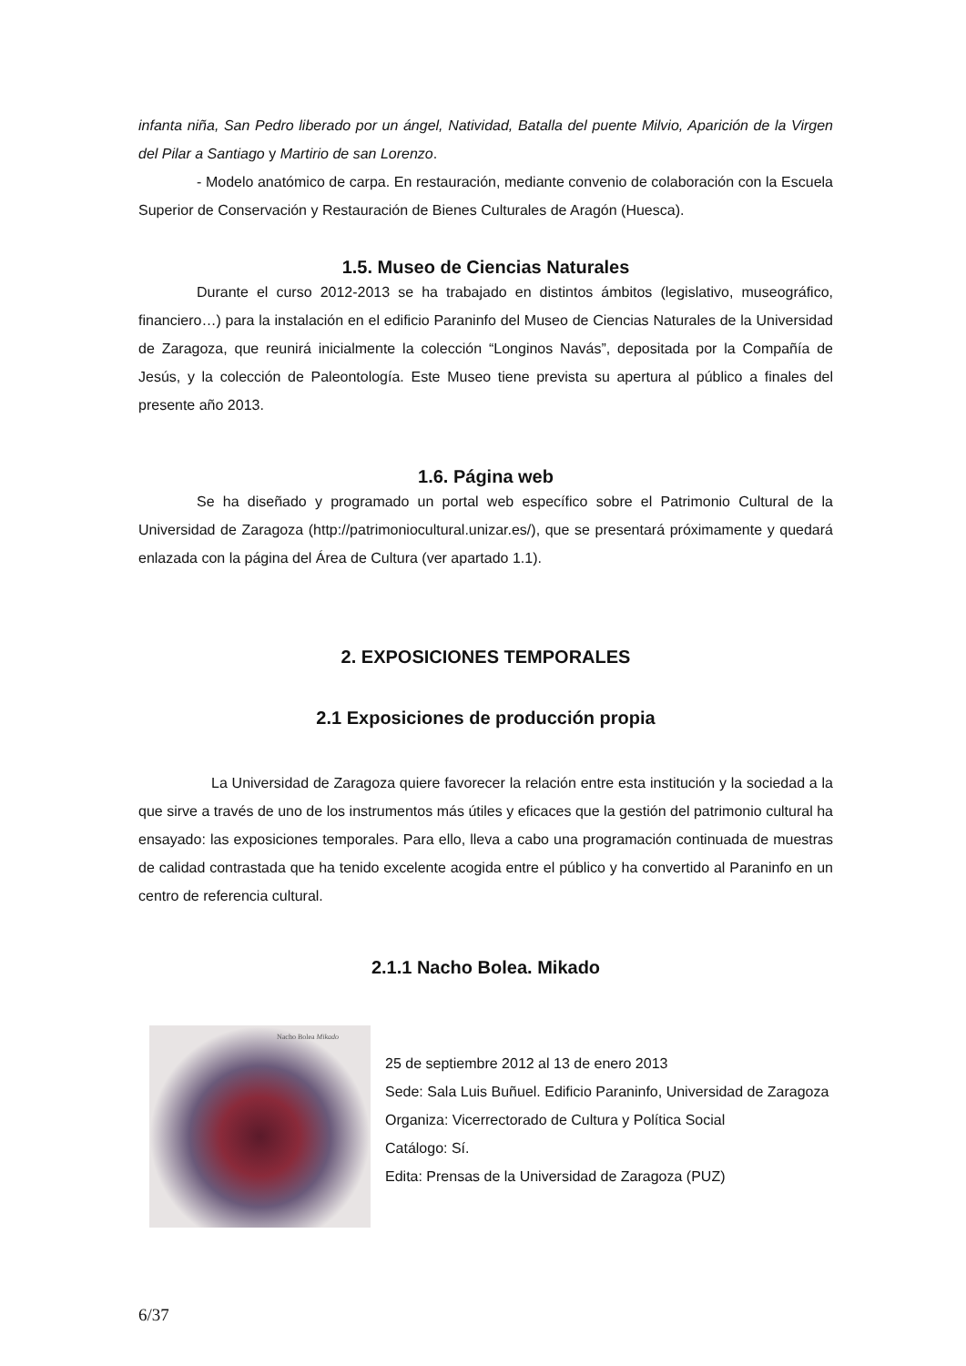infanta niña, San Pedro liberado por un ángel, Natividad, Batalla del puente Milvio, Aparición de la Virgen del Pilar a Santiago y Martirio de san Lorenzo.
- Modelo anatómico de carpa. En restauración, mediante convenio de colaboración con la Escuela Superior de Conservación y Restauración de Bienes Culturales de Aragón (Huesca).
1.5. Museo de Ciencias Naturales
Durante el curso 2012-2013 se ha trabajado en distintos ámbitos (legislativo, museográfico, financiero…) para la instalación en el edificio Paraninfo del Museo de Ciencias Naturales de la Universidad de Zaragoza, que reunirá inicialmente la colección “Longinos Navás”, depositada por la Compañía de Jesús, y la colección de Paleontología. Este Museo tiene prevista su apertura al público a finales del presente año 2013.
1.6. Página web
Se ha diseñado y programado un portal web específico sobre el Patrimonio Cultural de la Universidad de Zaragoza (http://patrimoniocultural.unizar.es/), que se presentará próximamente y quedará enlazada con la página del Área de Cultura (ver apartado 1.1).
2. EXPOSICIONES TEMPORALES
2.1 Exposiciones de producción propia
La Universidad de Zaragoza quiere favorecer la relación entre esta institución y la sociedad a la que sirve a través de uno de los instrumentos más útiles y eficaces que la gestión del patrimonio cultural ha ensayado: las exposiciones temporales. Para ello, lleva a cabo una programación continuada de muestras de calidad contrastada que ha tenido excelente acogida entre el público y ha convertido al Paraninfo en un centro de referencia cultural.
2.1.1 Nacho Bolea. Mikado
Nacho Bolea Mikado
25 de septiembre 2012 al 13 de enero 2013
Sede: Sala Luis Buñuel. Edificio Paraninfo, Universidad de Zaragoza
Organiza: Vicerrectorado de Cultura y Política Social
Catálogo: Sí.
Edita: Prensas de la Universidad de Zaragoza (PUZ)
6/37